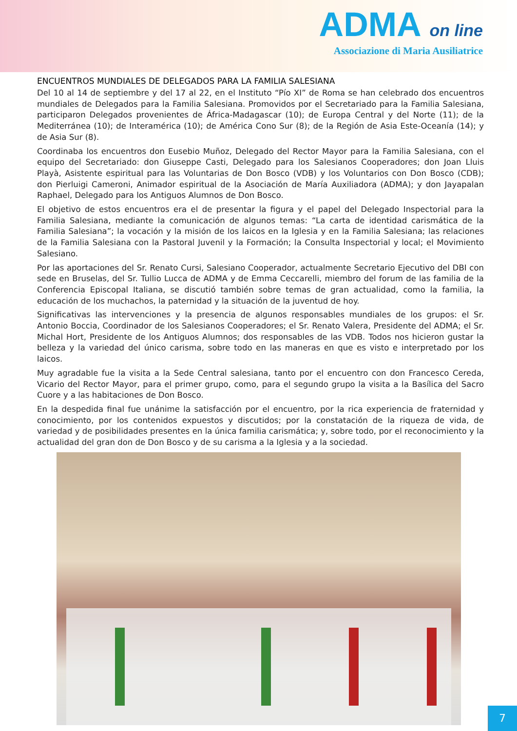ADMA on line
Associazione di Maria Ausiliatrice
ENCUENTROS MUNDIALES DE DELEGADOS PARA LA FAMILIA SALESIANA
Del 10 al 14 de septiembre y del 17 al 22, en el Instituto “Pío XI” de Roma se han celebrado dos encuentros mundiales de Delegados para la Familia Salesiana. Promovidos por el Secretariado para la Familia Salesiana, participaron Delegados provenientes de África-Madagascar (10); de Europa Central y del Norte (11); de la Mediterránea (10); de Interamérica (10); de América Cono Sur (8); de la Región de Asia Este-Oceanía (14); y de Asia Sur (8).
Coordinaba los encuentros don Eusebio Muñoz, Delegado del Rector Mayor para la Familia Salesiana, con el equipo del Secretariado: don Giuseppe Casti, Delegado para los Salesianos Cooperadores; don Joan Lluis Playà, Asistente espiritual para las Voluntarias de Don Bosco (VDB) y los Voluntarios con Don Bosco (CDB); don Pierluigi Cameroni, Animador espiritual de la Asociación de María Auxiliadora (ADMA); y don Jayapalan Raphael, Delegado para los Antiguos Alumnos de Don Bosco.
El objetivo de estos encuentros era el de presentar la figura y el papel del Delegado Inspectorial para la Familia Salesiana, mediante la comunicación de algunos temas: “La carta de identidad carismática de la Familia Salesiana”; la vocación y la misión de los laicos en la Iglesia y en la Familia Salesiana; las relaciones de la Familia Salesiana con la Pastoral Juvenil y la Formación; la Consulta Inspectorial y local; el Movimiento Salesiano.
Por las aportaciones del Sr. Renato Cursi, Salesiano Cooperador, actualmente Secretario Ejecutivo del DBI con sede en Bruselas, del Sr. Tullio Lucca de ADMA y de Emma Ceccarelli, miembro del forum de las familia de la Conferencia Episcopal Italiana, se discutió también sobre temas de gran actualidad, como la familia, la educación de los muchachos, la paternidad y la situación de la juventud de hoy.
Significativas las intervenciones y la presencia de algunos responsables mundiales de los grupos: el Sr. Antonio Boccia, Coordinador de los Salesianos Cooperadores; el Sr. Renato Valera, Presidente del ADMA; el Sr. Michal Hort, Presidente de los Antiguos Alumnos; dos responsables de las VDB. Todos nos hicieron gustar la belleza y la variedad del único carisma, sobre todo en las maneras en que es visto e interpretado por los laicos.
Muy agradable fue la visita a la Sede Central salesiana, tanto por el encuentro con don Francesco Cereda, Vicario del Rector Mayor, para el primer grupo, como, para el segundo grupo la visita a la Basílica del Sacro Cuore y a las habitaciones de Don Bosco.
En la despedida final fue unánime la satisfacción por el encuentro, por la rica experiencia de fraternidad y conocimiento, por los contenidos expuestos y discutidos; por la constatación de la riqueza de vida, de variedad y de posibilidades presentes en la única familia carismática; y, sobre todo, por el reconocimiento y la actualidad del gran don de Don Bosco y de su carisma a la Iglesia y a la sociedad.
7